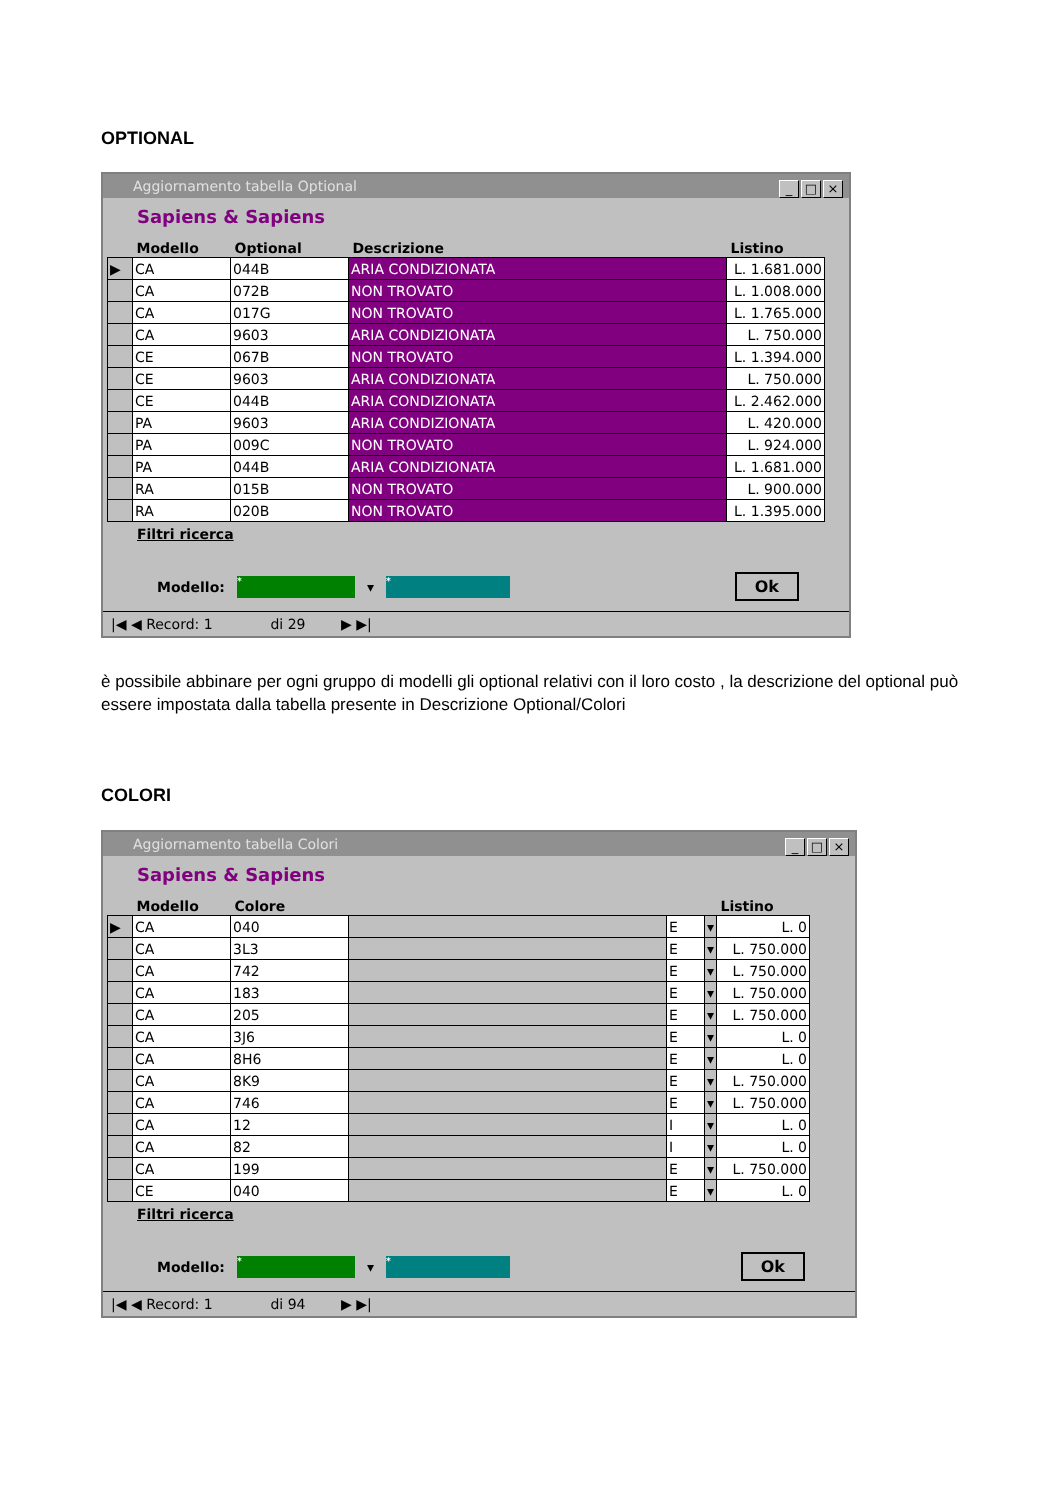OPTIONAL
Aggiornamento tabella Optional
_ □ ×
Sapiens & Sapiens
| | Modello | Optional | Descrizione | Listino |
| --- | --- | --- | --- | --- |
| ▶ | CA | 044B | ARIA CONDIZIONATA | L. 1.681.000 |
| | CA | 072B | NON TROVATO | L. 1.008.000 |
| | CA | 017G | NON TROVATO | L. 1.765.000 |
| | CA | 9603 | ARIA CONDIZIONATA | L. 750.000 |
| | CE | 067B | NON TROVATO | L. 1.394.000 |
| | CE | 9603 | ARIA CONDIZIONATA | L. 750.000 |
| | CE | 044B | ARIA CONDIZIONATA | L. 2.462.000 |
| | PA | 9603 | ARIA CONDIZIONATA | L. 420.000 |
| | PA | 009C | NON TROVATO | L. 924.000 |
| | PA | 044B | ARIA CONDIZIONATA | L. 1.681.000 |
| | RA | 015B | NON TROVATO | L. 900.000 |
| | RA | 020B | NON TROVATO | L. 1.395.000 |
Filtri ricerca
Modello: * ▾ * Ok
|◀ ◀ Record: 1 di 29 ▶ ▶|
è possibile abbinare per ogni gruppo di modelli gli optional relativi con il loro costo , la descrizione del optional può essere impostata dalla tabella presente in Descrizione Optional/Colori
COLORI
Aggiornamento tabella Colori
_ □ ×
Sapiens & Sapiens
| | Modello | Colore | | | | Listino |
| --- | --- | --- | --- | --- | --- | --- |
| ▶ | CA | 040 | | E | ▾ | L. 0 |
| | CA | 3L3 | | E | ▾ | L. 750.000 |
| | CA | 742 | | E | ▾ | L. 750.000 |
| | CA | 183 | | E | ▾ | L. 750.000 |
| | CA | 205 | | E | ▾ | L. 750.000 |
| | CA | 3J6 | | E | ▾ | L. 0 |
| | CA | 8H6 | | E | ▾ | L. 0 |
| | CA | 8K9 | | E | ▾ | L. 750.000 |
| | CA | 746 | | E | ▾ | L. 750.000 |
| | CA | 12 | | I | ▾ | L. 0 |
| | CA | 82 | | I | ▾ | L. 0 |
| | CA | 199 | | E | ▾ | L. 750.000 |
| | CE | 040 | | E | ▾ | L. 0 |
Filtri ricerca
Modello: * ▾ * Ok
|◀ ◀ Record: 1 di 94 ▶ ▶|